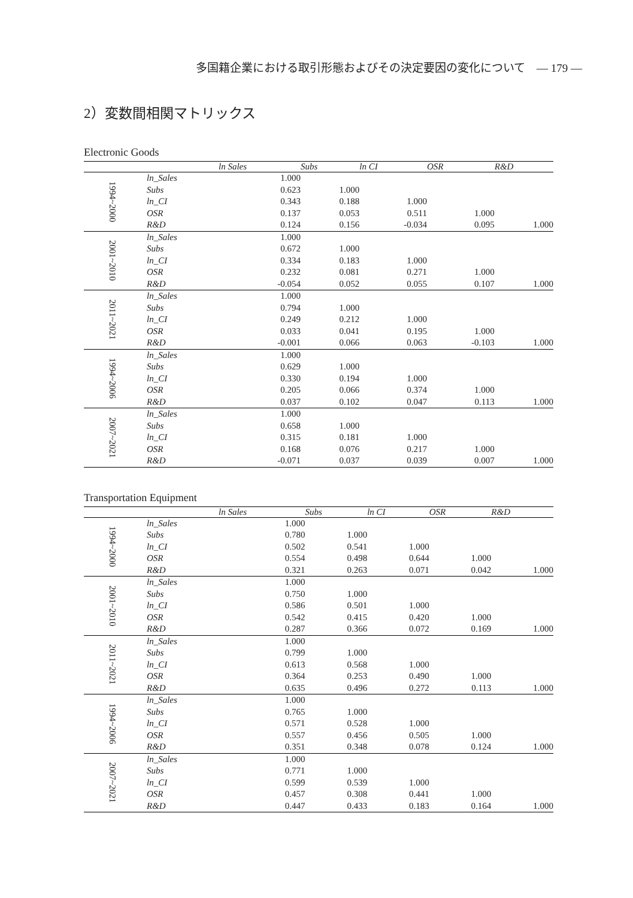多国籍企業における取引形態およびその決定要因の変化について　— 179 —
2）変数間相関マトリックス
Electronic Goods
| | | ln Sales | Subs | ln CI | OSR | R&D |
| --- | --- | --- | --- | --- | --- | --- |
| 1994~2000 | ln_Sales | 1.000 | | | | |
| | Subs | 0.623 | 1.000 | | | |
| | ln_CI | 0.343 | 0.188 | 1.000 | | |
| | OSR | 0.137 | 0.053 | 0.511 | 1.000 | |
| | R&D | 0.124 | 0.156 | -0.034 | 0.095 | 1.000 |
| 2001~2010 | ln_Sales | 1.000 | | | | |
| | Subs | 0.672 | 1.000 | | | |
| | ln_CI | 0.334 | 0.183 | 1.000 | | |
| | OSR | 0.232 | 0.081 | 0.271 | 1.000 | |
| | R&D | -0.054 | 0.052 | 0.055 | 0.107 | 1.000 |
| 2011~2021 | ln_Sales | 1.000 | | | | |
| | Subs | 0.794 | 1.000 | | | |
| | ln_CI | 0.249 | 0.212 | 1.000 | | |
| | OSR | 0.033 | 0.041 | 0.195 | 1.000 | |
| | R&D | -0.001 | 0.066 | 0.063 | -0.103 | 1.000 |
| 1994~2006 | ln_Sales | 1.000 | | | | |
| | Subs | 0.629 | 1.000 | | | |
| | ln_CI | 0.330 | 0.194 | 1.000 | | |
| | OSR | 0.205 | 0.066 | 0.374 | 1.000 | |
| | R&D | 0.037 | 0.102 | 0.047 | 0.113 | 1.000 |
| 2007~2021 | ln_Sales | 1.000 | | | | |
| | Subs | 0.658 | 1.000 | | | |
| | ln_CI | 0.315 | 0.181 | 1.000 | | |
| | OSR | 0.168 | 0.076 | 0.217 | 1.000 | |
| | R&D | -0.071 | 0.037 | 0.039 | 0.007 | 1.000 |
Transportation Equipment
| | | ln Sales | Subs | ln CI | OSR | R&D |
| --- | --- | --- | --- | --- | --- | --- |
| 1994~2000 | ln_Sales | 1.000 | | | | |
| | Subs | 0.780 | 1.000 | | | |
| | ln_CI | 0.502 | 0.541 | 1.000 | | |
| | OSR | 0.554 | 0.498 | 0.644 | 1.000 | |
| | R&D | 0.321 | 0.263 | 0.071 | 0.042 | 1.000 |
| 2001~2010 | ln_Sales | 1.000 | | | | |
| | Subs | 0.750 | 1.000 | | | |
| | ln_CI | 0.586 | 0.501 | 1.000 | | |
| | OSR | 0.542 | 0.415 | 0.420 | 1.000 | |
| | R&D | 0.287 | 0.366 | 0.072 | 0.169 | 1.000 |
| 2011~2021 | ln_Sales | 1.000 | | | | |
| | Subs | 0.799 | 1.000 | | | |
| | ln_CI | 0.613 | 0.568 | 1.000 | | |
| | OSR | 0.364 | 0.253 | 0.490 | 1.000 | |
| | R&D | 0.635 | 0.496 | 0.272 | 0.113 | 1.000 |
| 1994~2006 | ln_Sales | 1.000 | | | | |
| | Subs | 0.765 | 1.000 | | | |
| | ln_CI | 0.571 | 0.528 | 1.000 | | |
| | OSR | 0.557 | 0.456 | 0.505 | 1.000 | |
| | R&D | 0.351 | 0.348 | 0.078 | 0.124 | 1.000 |
| 2007~2021 | ln_Sales | 1.000 | | | | |
| | Subs | 0.771 | 1.000 | | | |
| | ln_CI | 0.599 | 0.539 | 1.000 | | |
| | OSR | 0.457 | 0.308 | 0.441 | 1.000 | |
| | R&D | 0.447 | 0.433 | 0.183 | 0.164 | 1.000 |